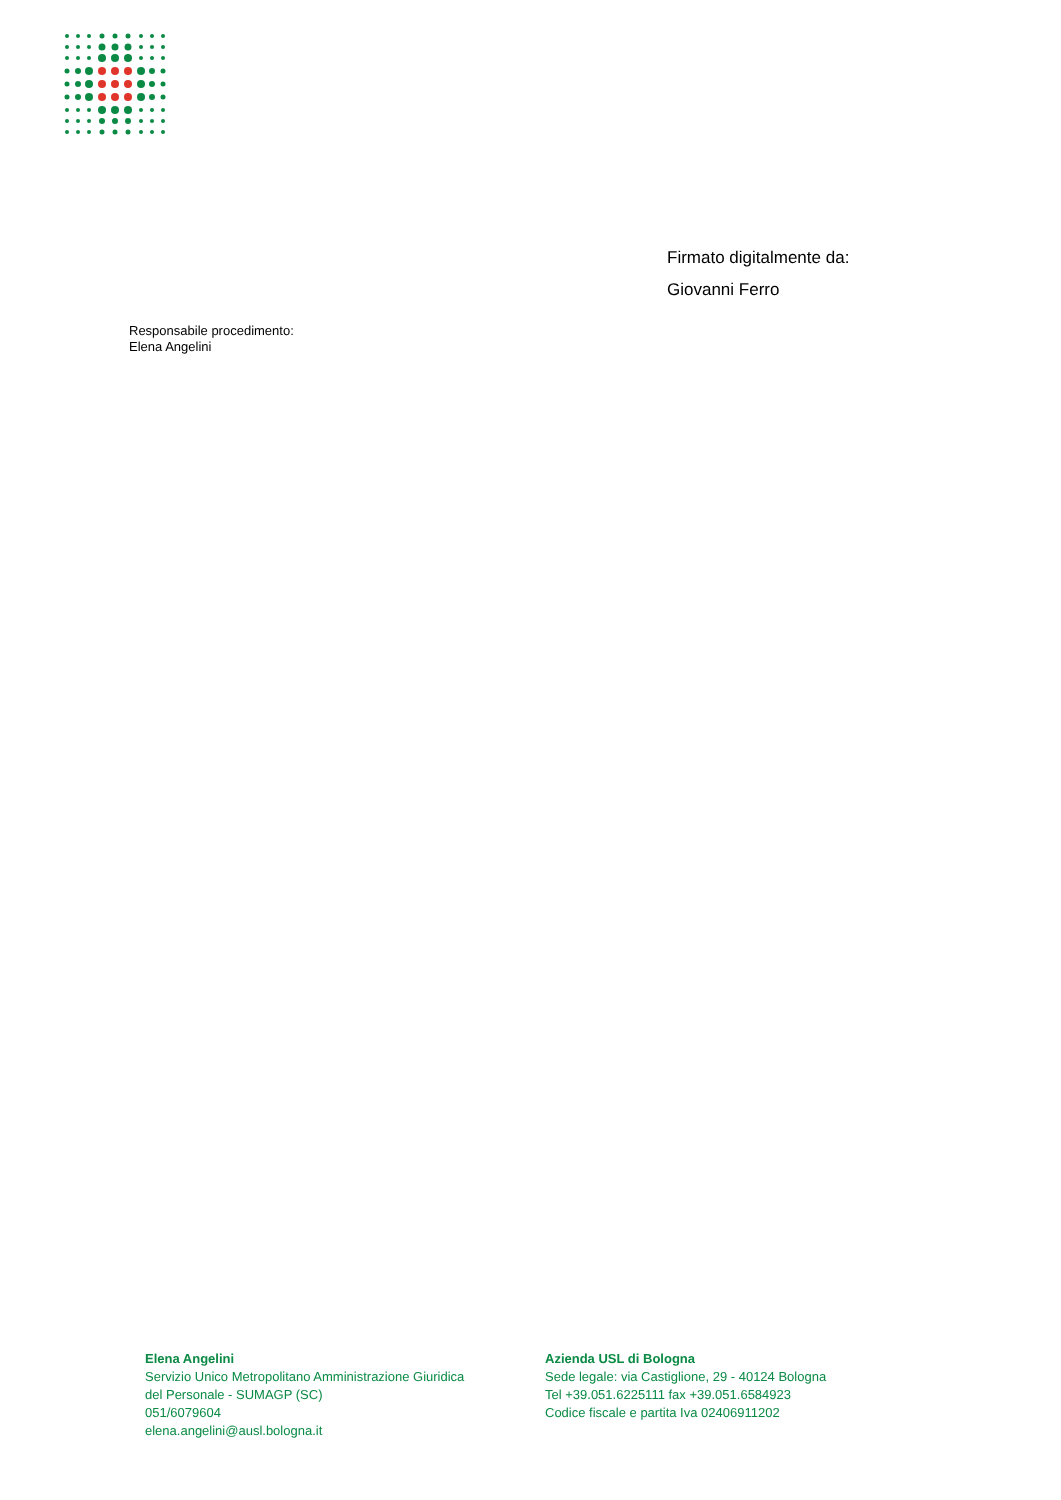Firmato digitalmente da:
Giovanni Ferro
Responsabile procedimento:
Elena Angelini
Elena Angelini
Servizio Unico Metropolitano Amministrazione Giuridica
del Personale - SUMAGP (SC)
051/6079604
elena.angelini@ausl.bologna.it
Azienda USL di Bologna
Sede legale: via Castiglione, 29 - 40124 Bologna
Tel +39.051.6225111 fax +39.051.6584923
Codice fiscale e partita Iva 02406911202